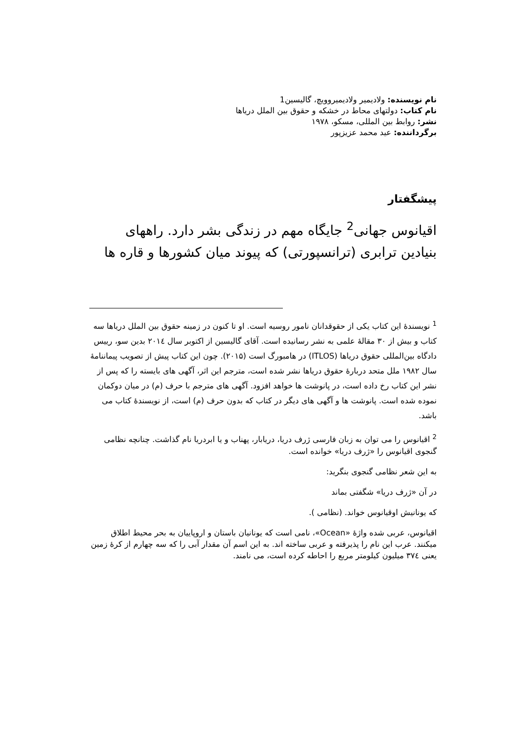نام نویسنده: ولادیمیر ولادیمیروویچ، گالیسین1
نام کتاب: دولتهای محاط در خشکه و حقوق بین الملل دریاها
نشر: روابط بین المللی، مسکو، ۱۹۷۸
برگرداننده: عید محمد عزیزپور
پیشگفتار
اقیانوس جهانی<sup>2</sup> جایگاه مهم در زندگی بشر دارد. راههای بنیادین ترابری (ترانسپورتی) که پیوند میان کشورها و قاره ها
<sup>1</sup> نویسندهٔ این کتاب یکی از حقوقدانان نامور روسیه است. او تا کنون در زمینه حقوق بین الملل دریاها سه کتاب و بیش از ۳۰ مقالهٔ علمی به نشر رسانیده است. آقای گالیسین از اکتوبر سال ۲۰۱٤ بدین سو، رییس دادگاه بین‌المللی حقوق دریاها (ITLOS) در هامبورگ است (۲۰۱۵). چون این کتاب پیش از تصویب پیماننامهٔ سال ۱۹۸۲ ملل متحد دربارهٔ حقوق دریاها نشر شده است، مترجم این اثر، آگهی های بایسته را که پس از نشر این کتاب رخ داده است، در پانوشت ها خواهد افزود. آگهی های مترجم با حرف (م) در میان دوکمان نموده شده است. پانوشت ها و آگهی های دیگر در کتاب که بدون حرف (م) است، از نویسندهٔ کتاب می باشد.
<sup>2</sup> اقیانوس را می توان به زبان فارسی ژرف دریا، دریابار، پهناب و یا ابردریا نام گذاشت. چنانچه نظامی گنجوی اقیانوس را «ژرف دریا» خوانده است.
به این شعر نظامی گنجوی بنگرید:
در آن «ژرف دریا» شگفتی بماند
که یونانیش اوقیانوس خواند. (نظامی ).
اقیانوس، عربی شده واژهٔ «Ocean»، نامی است که یونانیان باستان و اروپاییان به بحر محیط اطلاق میکنند. عرب این نام را پذیرفته و عربی ساخته اند. به این اسم آن مقدار آبی را که سه چهارم از کرهٔ زمین یعنی ۳۷٤ میلیون کیلومتر مربع را احاطه کرده است، می نامند.